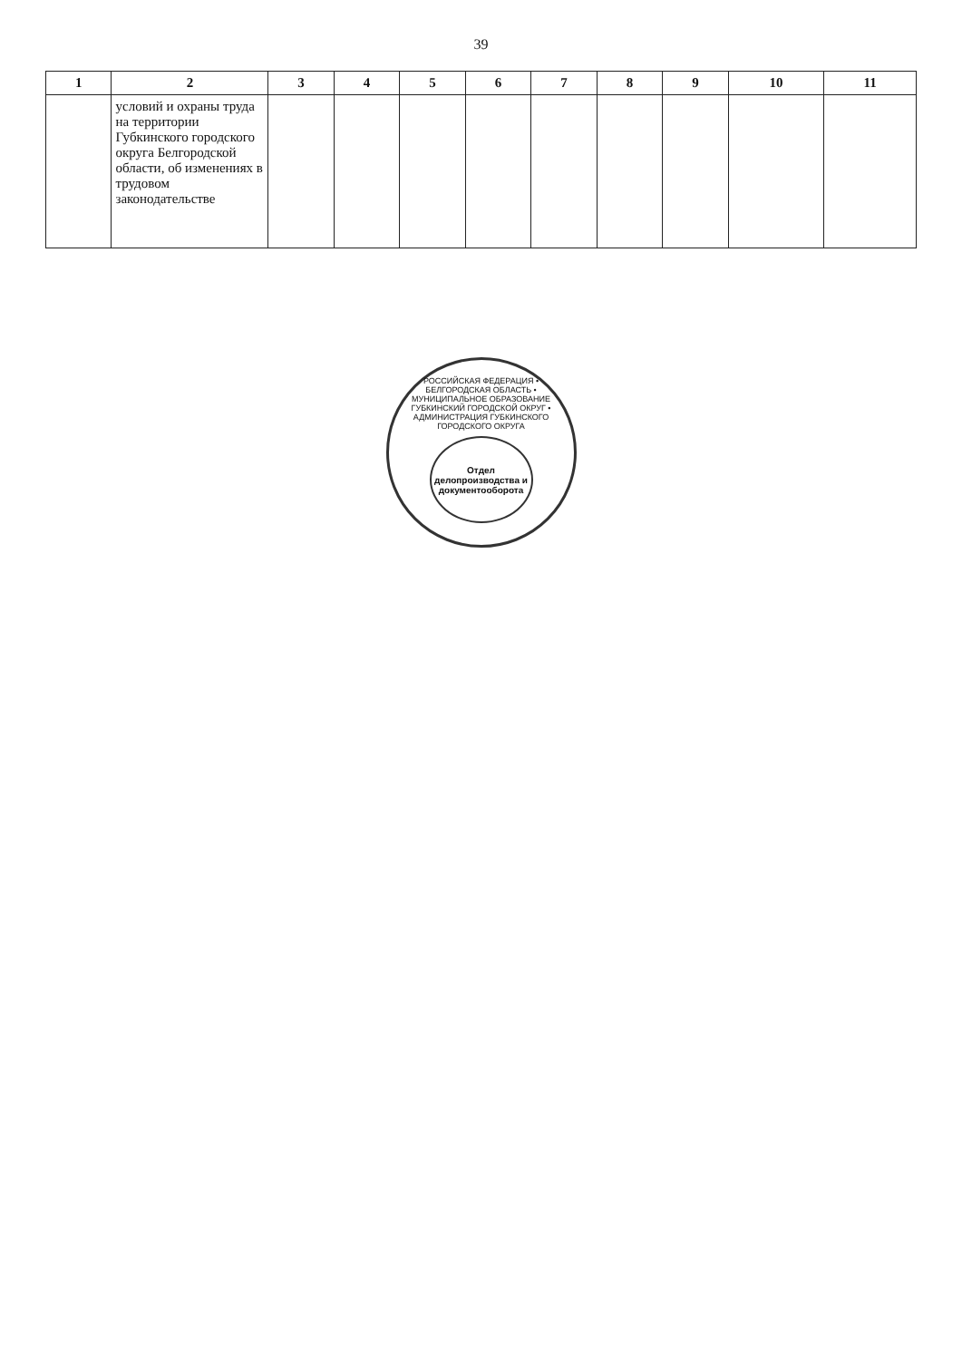39
| 1 | 2 | 3 | 4 | 5 | 6 | 7 | 8 | 9 | 10 | 11 |
| --- | --- | --- | --- | --- | --- | --- | --- | --- | --- | --- |
| | условий и охраны труда на территории Губкинского городского округа Белгородской области, об изменениях в трудовом законодательстве | | | | | | | | | |
РОССИЙСКАЯ ФЕДЕРАЦИЯ • БЕЛГОРОДСКАЯ ОБЛАСТЬ • МУНИЦИПАЛЬНОЕ ОБРАЗОВАНИЕ ГУБКИНСКИЙ ГОРОДСКОЙ ОКРУГ • АДМИНИСТРАЦИЯ ГУБКИНСКОГО ГОРОДСКОГО ОКРУГА
Отдел делопроизводства и документооборота